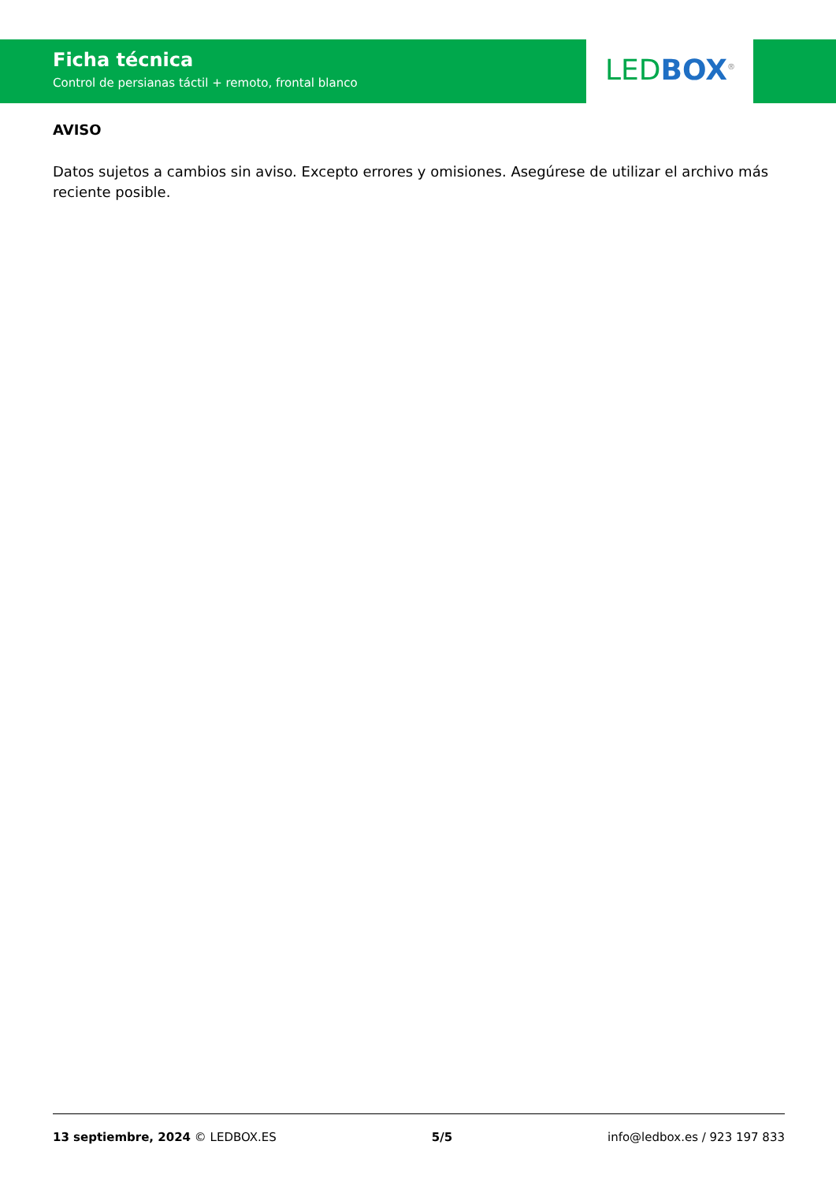Ficha técnica
Control de persianas táctil + remoto, frontal blanco
LED BOX<sup>®</sup>
AVISO
Datos sujetos a cambios sin aviso. Excepto errores y omisiones. Asegúrese de utilizar el archivo más reciente posible.
13 septiembre, 2024 © LEDBOX.ES 5/5 info@ledbox.es / 923 197 833